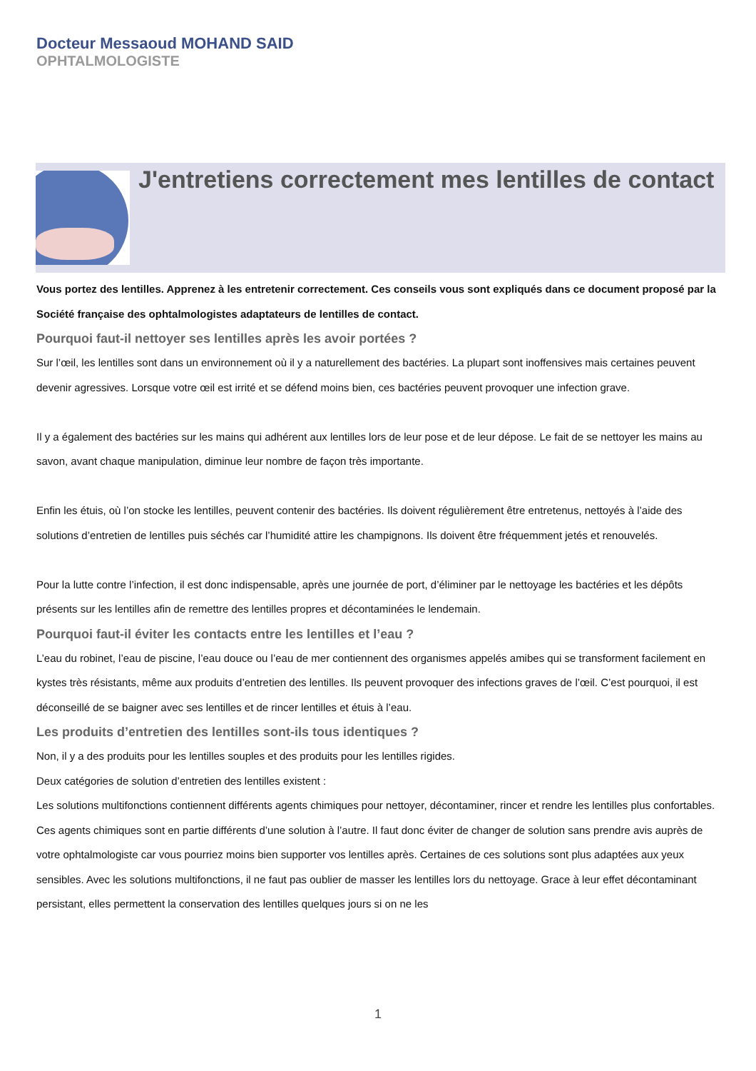Docteur Messaoud MOHAND SAID
OPHTALMOLOGISTE
J'entretiens correctement mes lentilles de contact
Vous portez des lentilles. Apprenez à les entretenir correctement. Ces conseils vous sont expliqués dans ce document proposé par la Société française des ophtalmologistes adaptateurs de lentilles de contact.
Pourquoi faut-il nettoyer ses lentilles après les avoir portées ?
Sur l’œil, les lentilles sont dans un environnement où il y a naturellement des bactéries. La plupart sont inoffensives mais certaines peuvent devenir agressives. Lorsque votre œil est irrité et se défend moins bien, ces bactéries peuvent provoquer une infection grave.
Il y a également des bactéries sur les mains qui adhérent aux lentilles lors de leur pose et de leur dépose. Le fait de se nettoyer les mains au savon, avant chaque manipulation, diminue leur nombre de façon très importante.
Enfin les étuis, où l’on stocke les lentilles, peuvent contenir des bactéries. Ils doivent régulièrement être entretenus, nettoyés à l’aide des solutions d’entretien de lentilles puis séchés car l’humidité attire les champignons. Ils doivent être fréquemment jetés et renouvelés.
Pour la lutte contre l’infection, il est donc indispensable, après une journée de port, d’éliminer par le nettoyage les bactéries et les dépôts présents sur les lentilles afin de remettre des lentilles propres et décontaminées le lendemain.
Pourquoi faut-il éviter les contacts entre les lentilles et l’eau ?
L’eau du robinet, l’eau de piscine, l’eau douce ou l’eau de mer contiennent des organismes appelés amibes qui se transforment facilement en kystes très résistants, même aux produits d’entretien des lentilles. Ils peuvent provoquer des infections graves de l’œil. C’est pourquoi, il est déconseillé de se baigner avec ses lentilles et de rincer lentilles et étuis à l’eau.
Les produits d’entretien des lentilles sont-ils tous identiques ?
Non, il y a des produits pour les lentilles souples et des produits pour les lentilles rigides.
Deux catégories de solution d’entretien des lentilles existent :
Les solutions multifonctions contiennent différents agents chimiques pour nettoyer, décontaminer, rincer et rendre les lentilles plus confortables. Ces agents chimiques sont en partie différents d’une solution à l’autre. Il faut donc éviter de changer de solution sans prendre avis auprès de votre ophtalmologiste car vous pourriez moins bien supporter vos lentilles après. Certaines de ces solutions sont plus adaptées aux yeux sensibles. Avec les solutions multifonctions, il ne faut pas oublier de masser les lentilles lors du nettoyage. Grace à leur effet décontaminant persistant, elles permettent la conservation des lentilles quelques jours si on ne les
1